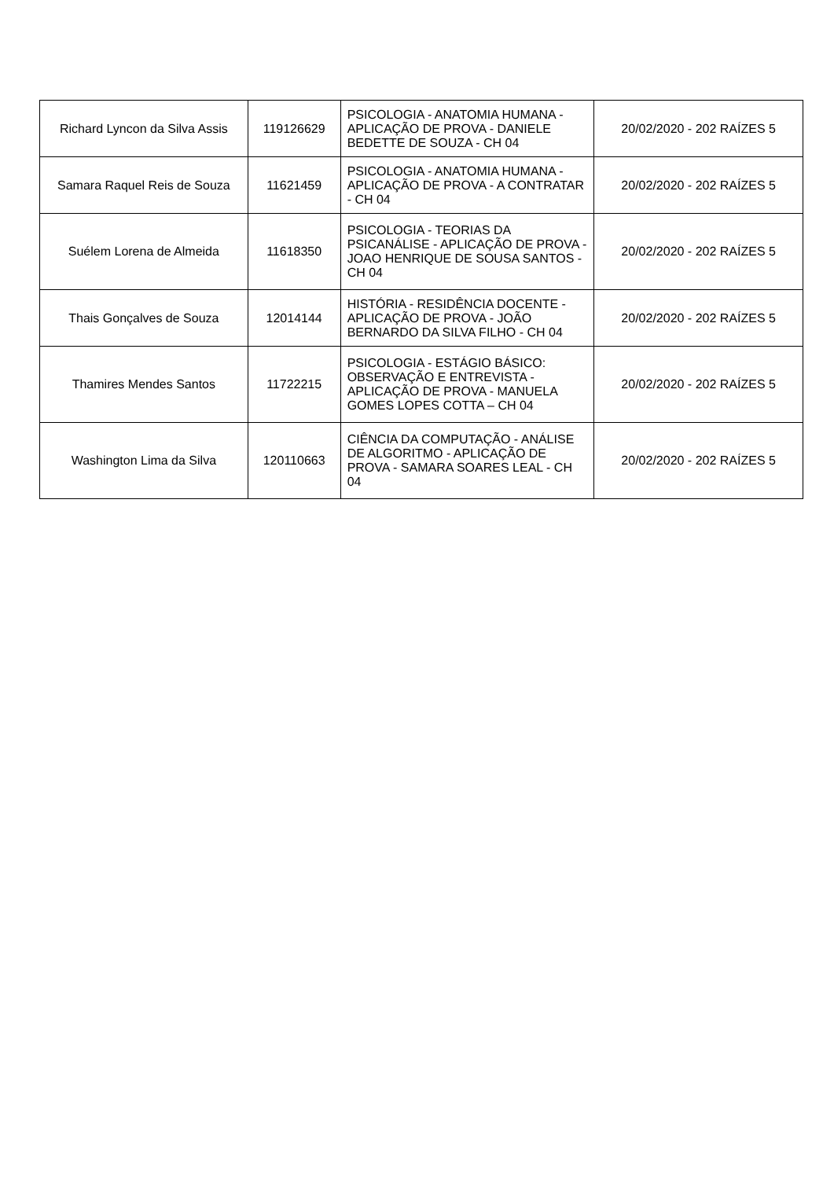| Richard Lyncon da Silva Assis | 119126629 | PSICOLOGIA - ANATOMIA HUMANA - APLICAÇÃO DE PROVA - DANIELE BEDETTE DE SOUZA - CH 04 | 20/02/2020 - 202 RAÍZES 5 |
| Samara Raquel Reis de Souza | 11621459 | PSICOLOGIA - ANATOMIA HUMANA - APLICAÇÃO DE PROVA - A CONTRATAR - CH 04 | 20/02/2020 - 202 RAÍZES 5 |
| Suélem Lorena de Almeida | 11618350 | PSICOLOGIA - TEORIAS DA PSICANÁLISE - APLICAÇÃO DE PROVA - JOAO HENRIQUE DE SOUSA SANTOS - CH 04 | 20/02/2020 - 202 RAÍZES 5 |
| Thais Gonçalves de Souza | 12014144 | HISTÓRIA - RESIDÊNCIA DOCENTE - APLICAÇÃO DE PROVA - JOÃO BERNARDO DA SILVA FILHO - CH 04 | 20/02/2020 - 202 RAÍZES 5 |
| Thamires Mendes Santos | 11722215 | PSICOLOGIA - ESTÁGIO BÁSICO: OBSERVAÇÃO E ENTREVISTA - APLICAÇÃO DE PROVA - MANUELA GOMES LOPES COTTA – CH 04 | 20/02/2020 - 202 RAÍZES 5 |
| Washington Lima da Silva | 120110663 | CIÊNCIA DA COMPUTAÇÃO - ANÁLISE DE ALGORITMO - APLICAÇÃO DE PROVA - SAMARA SOARES LEAL - CH 04 | 20/02/2020 - 202 RAÍZES 5 |